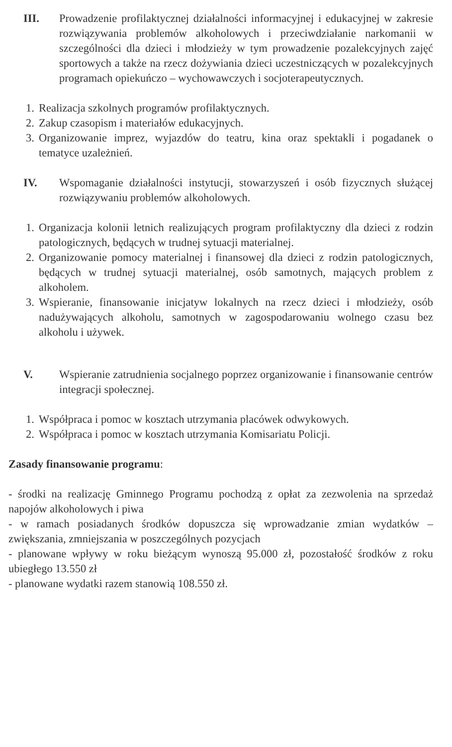III. Prowadzenie profilaktycznej działalności informacyjnej i edukacyjnej w zakresie rozwiązywania problemów alkoholowych i przeciwdziałanie narkomanii w szczególności dla dzieci i młodzieży w tym prowadzenie pozalekcyjnych zajęć sportowych a także na rzecz dożywiania dzieci uczestniczących w pozalekcyjnych programach opiekuńczo – wychowawczych i socjoterapeutycznych.
1. Realizacja szkolnych programów profilaktycznych.
2. Zakup czasopism i materiałów edukacyjnych.
3. Organizowanie imprez, wyjazdów do teatru, kina oraz spektakli i pogadanek o tematyce uzależnień.
IV. Wspomaganie działalności instytucji, stowarzyszeń i osób fizycznych służącej rozwiązywaniu problemów alkoholowych.
1. Organizacja kolonii letnich realizujących program profilaktyczny dla dzieci z rodzin patologicznych, będących w trudnej sytuacji materialnej.
2. Organizowanie pomocy materialnej i finansowej dla dzieci z rodzin patologicznych, będących w trudnej sytuacji materialnej, osób samotnych, mających problem z alkoholem.
3. Wspieranie, finansowanie inicjatyw lokalnych na rzecz dzieci i młodzieży, osób nadużywających alkoholu, samotnych w zagospodarowaniu wolnego czasu bez alkoholu i używek.
V. Wspieranie zatrudnienia socjalnego poprzez organizowanie i finansowanie centrów integracji społecznej.
1. Współpraca i pomoc w kosztach utrzymania placówek odwykowych.
2. Współpraca i pomoc w kosztach utrzymania Komisariatu Policji.
Zasady finansowanie programu:
- środki na realizację Gminnego Programu pochodzą z opłat za zezwolenia na sprzedaż napojów alkoholowych i piwa
- w ramach posiadanych środków dopuszcza się wprowadzanie zmian wydatków – zwiększania, zmniejszania w poszczególnych pozycjach
- planowane wpływy w roku bieżącym wynoszą 95.000 zł, pozostałość środków z roku ubiegłego 13.550 zł
- planowane wydatki razem stanowią 108.550 zł.